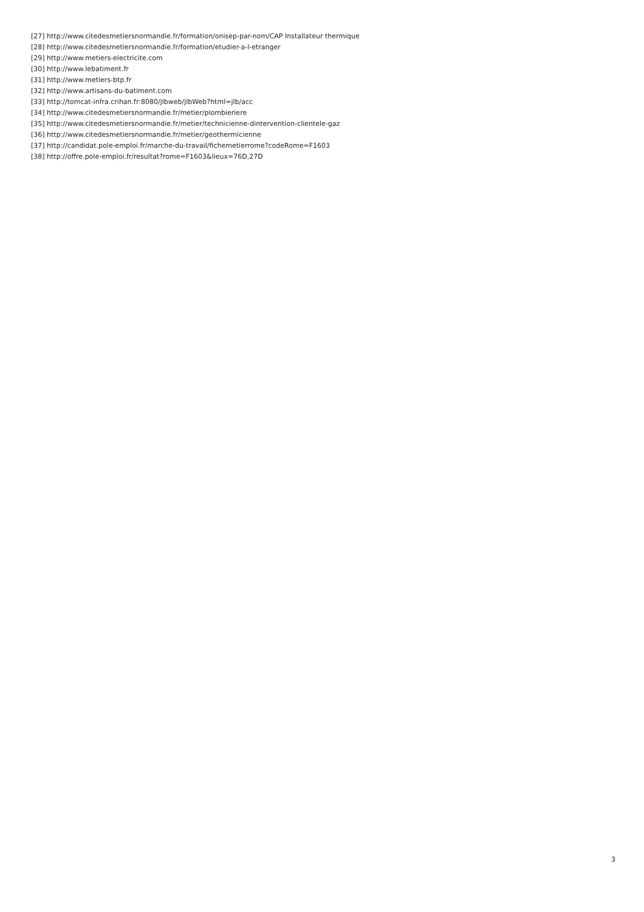[27] http://www.citedesmetiersnormandie.fr/formation/onisep-par-nom/CAP Installateur thermique
[28] http://www.citedesmetiersnormandie.fr/formation/etudier-a-l-etranger
[29] http://www.metiers-electricite.com
[30] http://www.lebatiment.fr
[31] http://www.metiers-btp.fr
[32] http://www.artisans-du-batiment.com
[33] http://tomcat-infra.crihan.fr:8080/jlbweb/jlbWeb?html=jlb/acc
[34] http://www.citedesmetiersnormandie.fr/metier/plombieriere
[35] http://www.citedesmetiersnormandie.fr/metier/technicienne-dintervention-clientele-gaz
[36] http://www.citedesmetiersnormandie.fr/metier/geothermicienne
[37] http://candidat.pole-emploi.fr/marche-du-travail/fichemetierrome?codeRome=F1603
[38] http://offre.pole-emploi.fr/resultat?rome=F1603&lieux=76D,27D
3